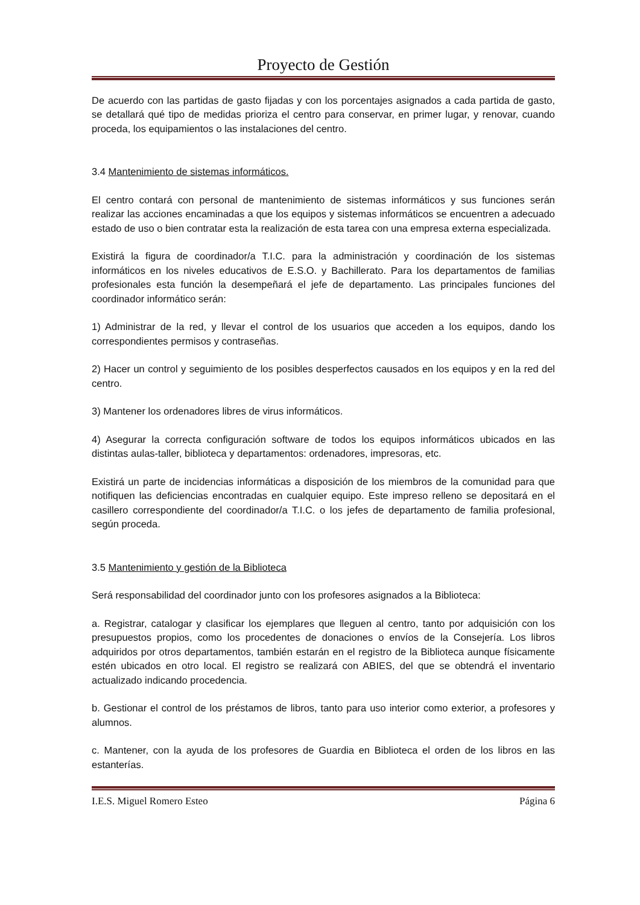Proyecto de Gestión
De acuerdo con las partidas de gasto fijadas y con los porcentajes asignados a cada partida de gasto, se detallará qué tipo de medidas prioriza el centro para conservar, en primer lugar, y renovar, cuando proceda, los equipamientos o las instalaciones del centro.
3.4 Mantenimiento de sistemas informáticos.
El centro contará con personal de mantenimiento de sistemas informáticos y sus funciones serán realizar las acciones encaminadas a que los equipos y sistemas informáticos se encuentren a adecuado estado de uso o bien contratar esta la realización de esta tarea con una empresa externa especializada.
Existirá la figura de coordinador/a T.I.C. para la administración y coordinación de los sistemas informáticos en los niveles educativos de E.S.O. y Bachillerato. Para los departamentos de familias profesionales esta función la desempeñará el jefe de departamento. Las principales funciones del coordinador informático serán:
1) Administrar de la red, y llevar el control de los usuarios que acceden a los equipos, dando los correspondientes permisos y contraseñas.
2) Hacer un control y seguimiento de los posibles desperfectos causados en los equipos y en la red del centro.
3) Mantener los ordenadores libres de virus informáticos.
4) Asegurar la correcta configuración software de todos los equipos informáticos ubicados en las distintas aulas-taller, biblioteca y departamentos: ordenadores, impresoras, etc.
Existirá un parte de incidencias informáticas a disposición de los miembros de la comunidad para que notifiquen las deficiencias encontradas en cualquier equipo. Este impreso relleno se depositará en el casillero correspondiente del coordinador/a T.I.C. o los jefes de departamento de familia profesional, según proceda.
3.5 Mantenimiento y gestión de la Biblioteca
Será responsabilidad del coordinador junto con los profesores asignados a la Biblioteca:
a. Registrar, catalogar y clasificar los ejemplares que lleguen al centro, tanto por adquisición con los presupuestos propios, como los procedentes de donaciones o envíos de la Consejería. Los libros adquiridos por otros departamentos, también estarán en el registro de la Biblioteca aunque físicamente estén ubicados en otro local. El registro se realizará con ABIES, del que se obtendrá el inventario actualizado indicando procedencia.
b. Gestionar el control de los préstamos de libros, tanto para uso interior como exterior, a profesores y alumnos.
c. Mantener, con la ayuda de los profesores de Guardia en Biblioteca el orden de los libros en las estanterías.
I.E.S. Miguel Romero Esteo Página 6